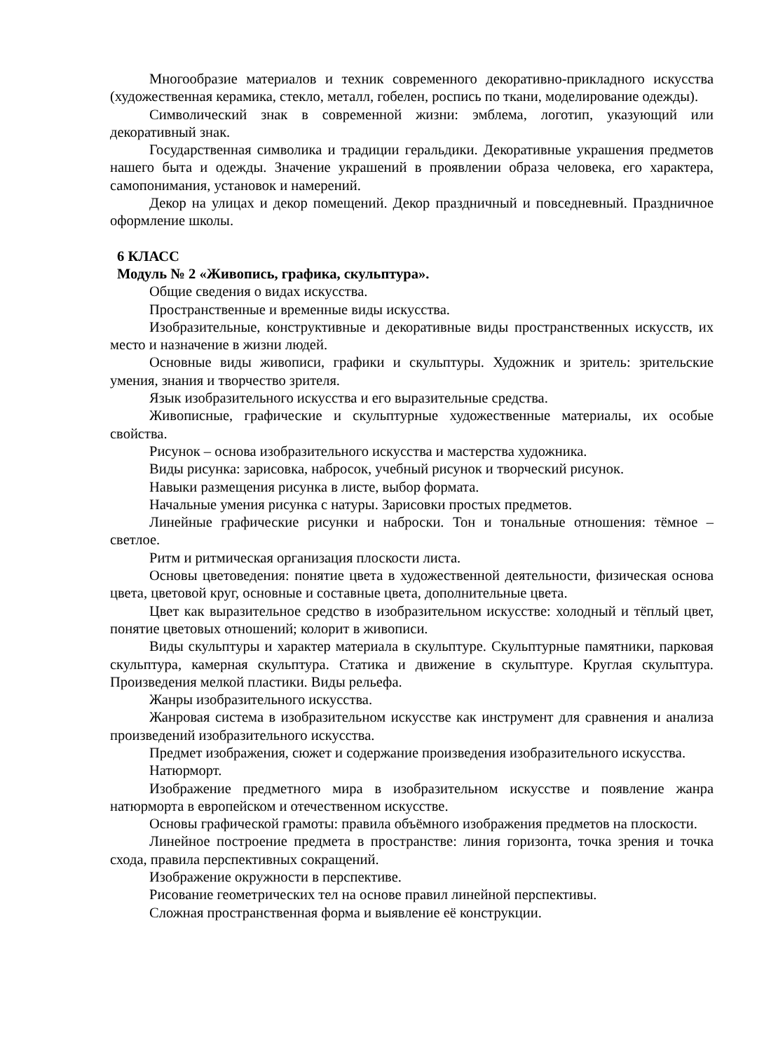Многообразие материалов и техник современного декоративно-прикладного искусства (художественная керамика, стекло, металл, гобелен, роспись по ткани, моделирование одежды).
Символический знак в современной жизни: эмблема, логотип, указующий или декоративный знак.
Государственная символика и традиции геральдики. Декоративные украшения предметов нашего быта и одежды. Значение украшений в проявлении образа человека, его характера, самопонимания, установок и намерений.
Декор на улицах и декор помещений. Декор праздничный и повседневный. Праздничное оформление школы.
6 КЛАСС
Модуль № 2 «Живопись, графика, скульптура».
Общие сведения о видах искусства.
Пространственные и временные виды искусства.
Изобразительные, конструктивные и декоративные виды пространственных искусств, их место и назначение в жизни людей.
Основные виды живописи, графики и скульптуры. Художник и зритель: зрительские умения, знания и творчество зрителя.
Язык изобразительного искусства и его выразительные средства.
Живописные, графические и скульптурные художественные материалы, их особые свойства.
Рисунок – основа изобразительного искусства и мастерства художника.
Виды рисунка: зарисовка, набросок, учебный рисунок и творческий рисунок.
Навыки размещения рисунка в листе, выбор формата.
Начальные умения рисунка с натуры. Зарисовки простых предметов.
Линейные графические рисунки и наброски. Тон и тональные отношения: тёмное – светлое.
Ритм и ритмическая организация плоскости листа.
Основы цветоведения: понятие цвета в художественной деятельности, физическая основа цвета, цветовой круг, основные и составные цвета, дополнительные цвета.
Цвет как выразительное средство в изобразительном искусстве: холодный и тёплый цвет, понятие цветовых отношений; колорит в живописи.
Виды скульптуры и характер материала в скульптуре. Скульптурные памятники, парковая скульптура, камерная скульптура. Статика и движение в скульптуре. Круглая скульптура. Произведения мелкой пластики. Виды рельефа.
Жанры изобразительного искусства.
Жанровая система в изобразительном искусстве как инструмент для сравнения и анализа произведений изобразительного искусства.
Предмет изображения, сюжет и содержание произведения изобразительного искусства.
Натюрморт.
Изображение предметного мира в изобразительном искусстве и появление жанра натюрморта в европейском и отечественном искусстве.
Основы графической грамоты: правила объёмного изображения предметов на плоскости.
Линейное построение предмета в пространстве: линия горизонта, точка зрения и точка схода, правила перспективных сокращений.
Изображение окружности в перспективе.
Рисование геометрических тел на основе правил линейной перспективы.
Сложная пространственная форма и выявление её конструкции.